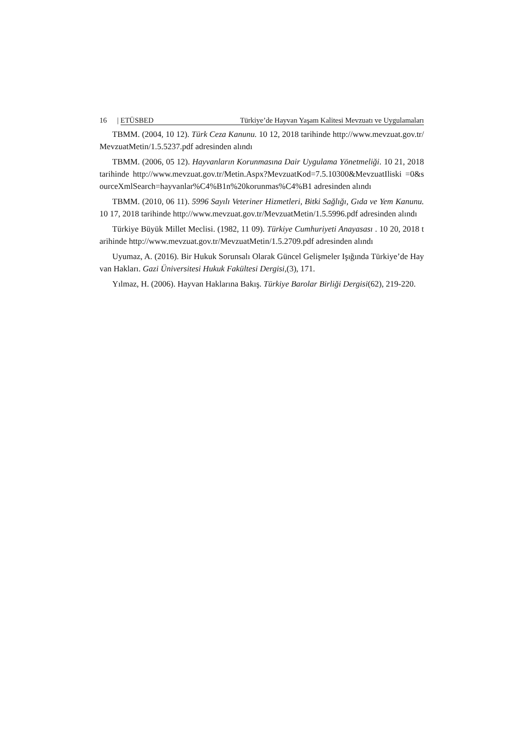16 | ETÜSBED Türkiye’de Hayvan Yaşam Kalitesi Mevzuatı ve Uygulamaları
TBMM. (2004, 10 12). Türk Ceza Kanunu. 10 12, 2018 tarihinde http://www.mevzuat.gov.tr/MevzuatMetin/1.5.5237.pdf adresinden alındı
TBMM. (2006, 05 12). Hayvanların Korunmasına Dair Uygulama Yönetmeliği. 10 21, 2018 tarihinde http://www.mevzuat.gov.tr/Metin.Aspx?MevzuatKod=7.5.10300&MevzuatIliski =0&sourceXmlSearch=hayvanlar%C4%B1n%20korunmas%C4%B1 adresinden alındı
TBMM. (2010, 06 11). 5996 Sayılı Veteriner Hizmetleri, Bitki Sağlığı, Gıda ve Yem Kanunu. 10 17, 2018 tarihinde http://www.mevzuat.gov.tr/MevzuatMetin/1.5.5996.pdf adresinden alındı
Türkiye Büyük Millet Meclisi. (1982, 11 09). Türkiye Cumhuriyeti Anayasası . 10 20, 2018 tarihinde http://www.mevzuat.gov.tr/MevzuatMetin/1.5.2709.pdf adresinden alındı
Uyumaz, A. (2016). Bir Hukuk Sorunsalı Olarak Güncel Gelişmeler Işığında Türkiye’de Hayvan Hakları. Gazi Üniversitesi Hukuk Fakültesi Dergisi,(3), 171.
Yılmaz, H. (2006). Hayvan Haklarına Bakış. Türkiye Barolar Birliği Dergisi(62), 219-220.